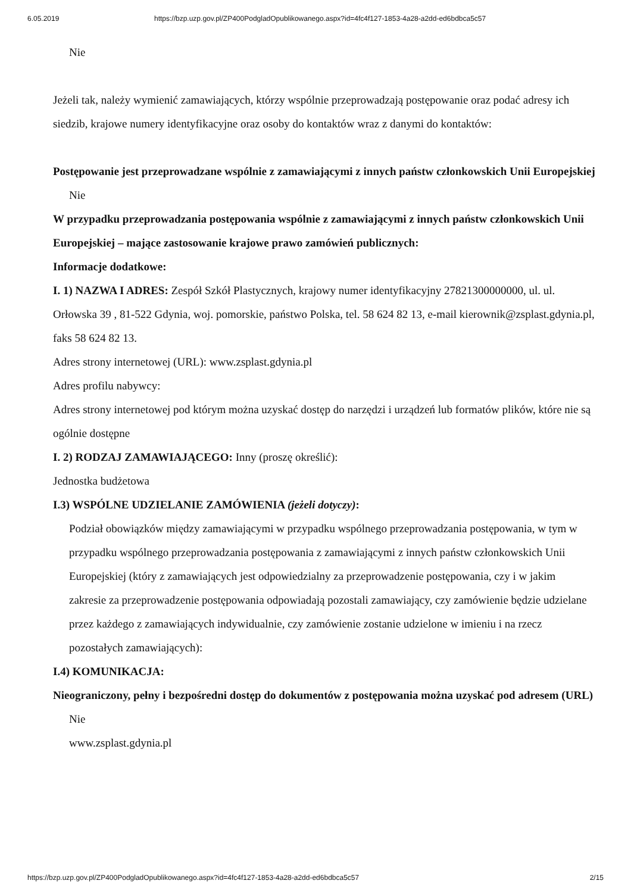6.05.2019 https://bzp.uzp.gov.pl/ZP400PodgladOpublikowanego.aspx?id=4fc4f127-1853-4a28-a2dd-ed6bdbca5c57
Nie
Jeżeli tak, należy wymienić zamawiających, którzy wspólnie przeprowadzają postępowanie oraz podać adresy ich siedzib, krajowe numery identyfikacyjne oraz osoby do kontaktów wraz z danymi do kontaktów:
Postępowanie jest przeprowadzane wspólnie z zamawiającymi z innych państw członkowskich Unii Europejskiej
Nie
W przypadku przeprowadzania postępowania wspólnie z zamawiającymi z innych państw członkowskich Unii Europejskiej – mające zastosowanie krajowe prawo zamówień publicznych:
Informacje dodatkowe:
I. 1) NAZWA I ADRES: Zespół Szkół Plastycznych, krajowy numer identyfikacyjny 27821300000000, ul. ul. Orłowska 39 , 81-522 Gdynia, woj. pomorskie, państwo Polska, tel. 58 624 82 13, e-mail kierownik@zsplast.gdynia.pl, faks 58 624 82 13.
Adres strony internetowej (URL): www.zsplast.gdynia.pl
Adres profilu nabywcy:
Adres strony internetowej pod którym można uzyskać dostęp do narzędzi i urządzeń lub formatów plików, które nie są ogólnie dostępne
I. 2) RODZAJ ZAMAWIAJĄCEGO: Inny (proszę określić):
Jednostka budżetowa
I.3) WSPÓLNE UDZIELANIE ZAMÓWIENIA (jeżeli dotyczy):
Podział obowiązków między zamawiającymi w przypadku wspólnego przeprowadzania postępowania, w tym w przypadku wspólnego przeprowadzania postępowania z zamawiającymi z innych państw członkowskich Unii Europejskiej (który z zamawiających jest odpowiedzialny za przeprowadzenie postępowania, czy i w jakim zakresie za przeprowadzenie postępowania odpowiadają pozostali zamawiający, czy zamówienie będzie udzielane przez każdego z zamawiających indywidualnie, czy zamówienie zostanie udzielone w imieniu i na rzecz pozostałych zamawiających):
I.4) KOMUNIKACJA:
Nieograniczony, pełny i bezpośredni dostęp do dokumentów z postępowania można uzyskać pod adresem (URL)
Nie
www.zsplast.gdynia.pl
https://bzp.uzp.gov.pl/ZP400PodgladOpublikowanego.aspx?id=4fc4f127-1853-4a28-a2dd-ed6bdbca5c57 2/15